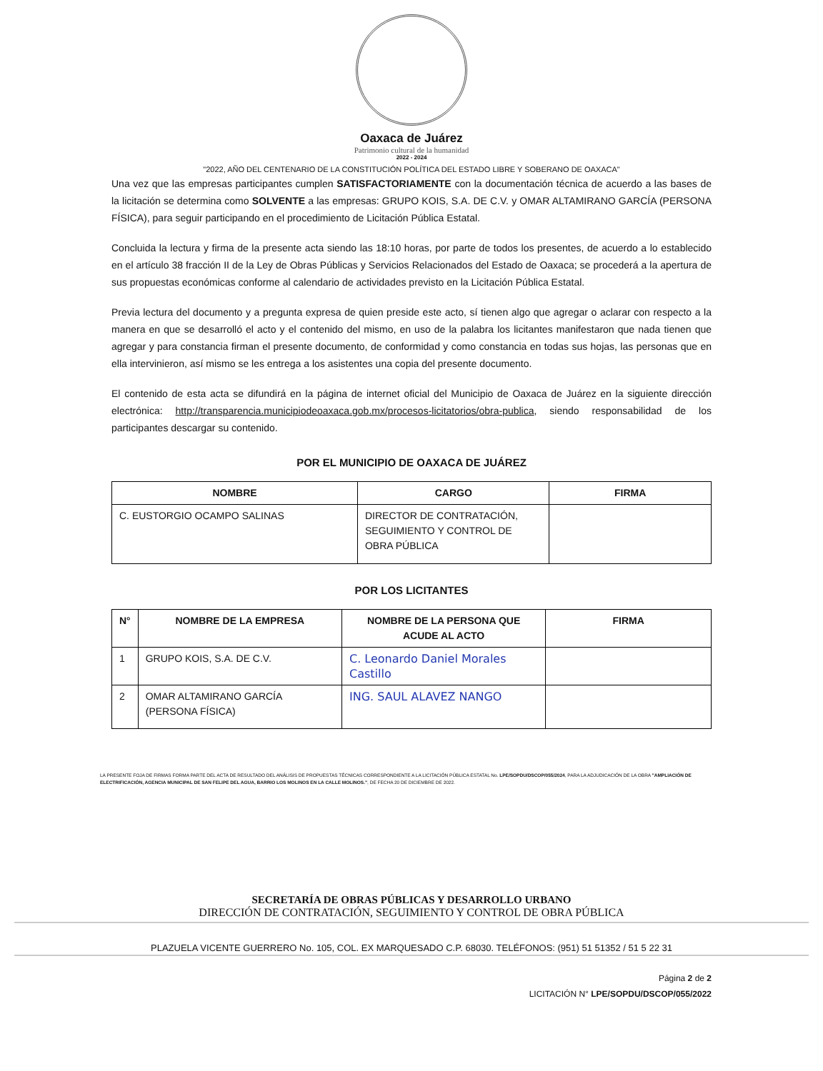Oaxaca de Juárez
Patrimonio cultural de la humanidad
2022 - 2024
"2022, AÑO DEL CENTENARIO DE LA CONSTITUCIÓN POLÍTICA DEL ESTADO LIBRE Y SOBERANO DE OAXACA"
Una vez que las empresas participantes cumplen SATISFACTORIAMENTE con la documentación técnica de acuerdo a las bases de la licitación se determina como SOLVENTE a las empresas: GRUPO KOIS, S.A. DE C.V. y OMAR ALTAMIRANO GARCÍA (PERSONA FÍSICA), para seguir participando en el procedimiento de Licitación Pública Estatal.
Concluida la lectura y firma de la presente acta siendo las 18:10 horas, por parte de todos los presentes, de acuerdo a lo establecido en el artículo 38 fracción II de la Ley de Obras Públicas y Servicios Relacionados del Estado de Oaxaca; se procederá a la apertura de sus propuestas económicas conforme al calendario de actividades previsto en la Licitación Pública Estatal.
Previa lectura del documento y a pregunta expresa de quien preside este acto, sí tienen algo que agregar o aclarar con respecto a la manera en que se desarrolló el acto y el contenido del mismo, en uso de la palabra los licitantes manifestaron que nada tienen que agregar y para constancia firman el presente documento, de conformidad y como constancia en todas sus hojas, las personas que en ella intervinieron, así mismo se les entrega a los asistentes una copia del presente documento.
El contenido de esta acta se difundirá en la página de internet oficial del Municipio de Oaxaca de Juárez en la siguiente dirección electrónica: http://transparencia.municipiodeoaxaca.gob.mx/procesos-licitatorios/obra-publica, siendo responsabilidad de los participantes descargar su contenido.
POR EL MUNICIPIO DE OAXACA DE JUÁREZ
| NOMBRE | CARGO | FIRMA |
| --- | --- | --- |
| C. EUSTORGIO OCAMPO SALINAS | DIRECTOR DE CONTRATACIÓN, SEGUIMIENTO Y CONTROL DE OBRA PÚBLICA | |
POR LOS LICITANTES
| N° | NOMBRE DE LA EMPRESA | NOMBRE DE LA PERSONA QUE ACUDE AL ACTO | FIRMA |
| --- | --- | --- | --- |
| 1 | GRUPO KOIS, S.A. DE C.V. | C. Leonardo Daniel Morales Castillo | |
| 2 | OMAR ALTAMIRANO GARCÍA (PERSONA FÍSICA) | ING. SAUL ALAVEZ NANGO | |
LA PRESENTE FOJA DE FIRMAS FORMA PARTE DEL ACTA DE RESULTADO DEL ANÁLISIS DE PROPUESTAS TÉCNICAS CORRESPONDIENTE A LA LICITACIÓN PÚBLICA ESTATAL No. LPE/SOPDU/DSCOP/055/2024, PARA LA ADJUDICACIÓN DE LA OBRA "AMPLIACIÓN DE ELECTRIFICACIÓN, AGENCIA MUNICIPAL DE SAN FELIPE DEL AGUA, BARRIO LOS MOLINOS EN LA CALLE MOLINOS.", DE FECHA 20 DE DICIEMBRE DE 2022.
SECRETARÍA DE OBRAS PÚBLICAS Y DESARROLLO URBANO
DIRECCIÓN DE CONTRATACIÓN, SEGUIMIENTO Y CONTROL DE OBRA PÚBLICA
PLAZUELA VICENTE GUERRERO No. 105, COL. EX MARQUESADO C.P. 68030. TELÉFONOS: (951) 51 51352 / 51 5 22 31
Página 2 de 2
LICITACIÓN N° LPE/SOPDU/DSCOP/055/2022